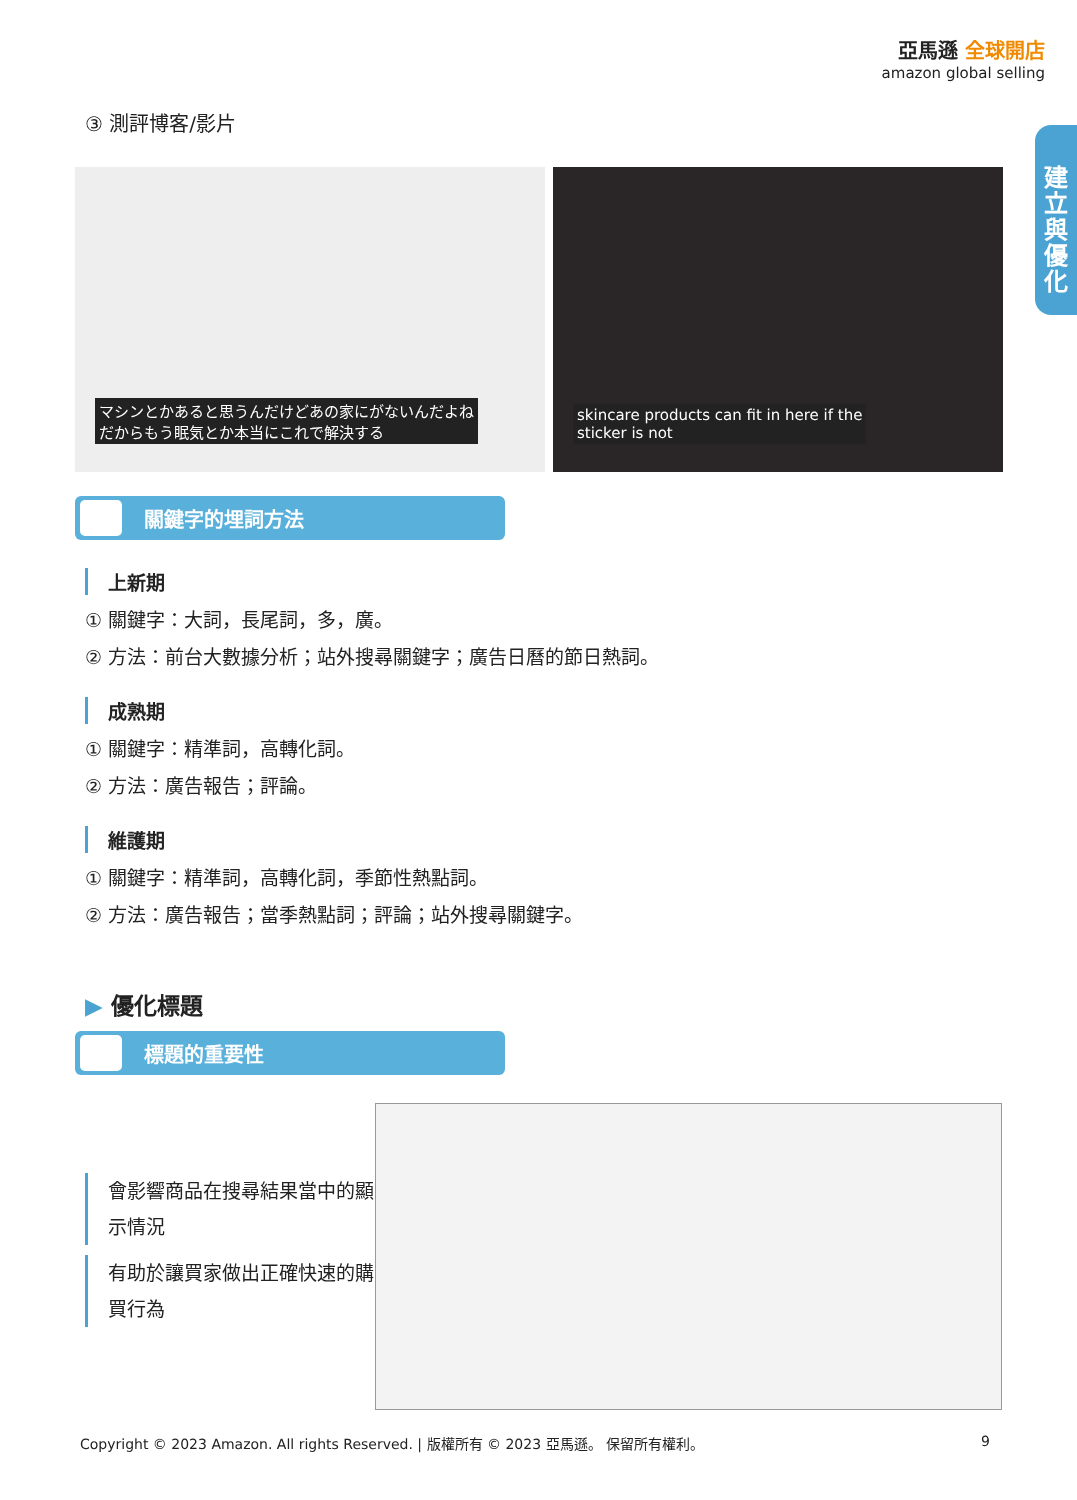亞馬遜 全球開店
amazon global selling
建立與優化
③ 測評博客/影片
マシンとかあると思うんだけどあの家にがないんだよね
だからもう眠気とか本当にこれで解決する
skincare products can fit in here if the
sticker is not
關鍵字的埋詞方法
上新期
① 關鍵字：大詞，長尾詞，多，廣。
② 方法：前台大數據分析；站外搜尋關鍵字；廣告日曆的節日熱詞。
成熟期
① 關鍵字：精準詞，高轉化詞。
② 方法：廣告報告；評論。
維護期
① 關鍵字：精準詞，高轉化詞，季節性熱點詞。
② 方法：廣告報告；當季熱點詞；評論；站外搜尋關鍵字。
▶ 優化標題
標題的重要性
會影響商品在搜尋結果當中的顯示情況
有助於讓買家做出正確快速的購買行為
Copyright © 2023 Amazon. All rights Reserved. | 版權所有 © 2023 亞馬遜。 保留所有權利。 9